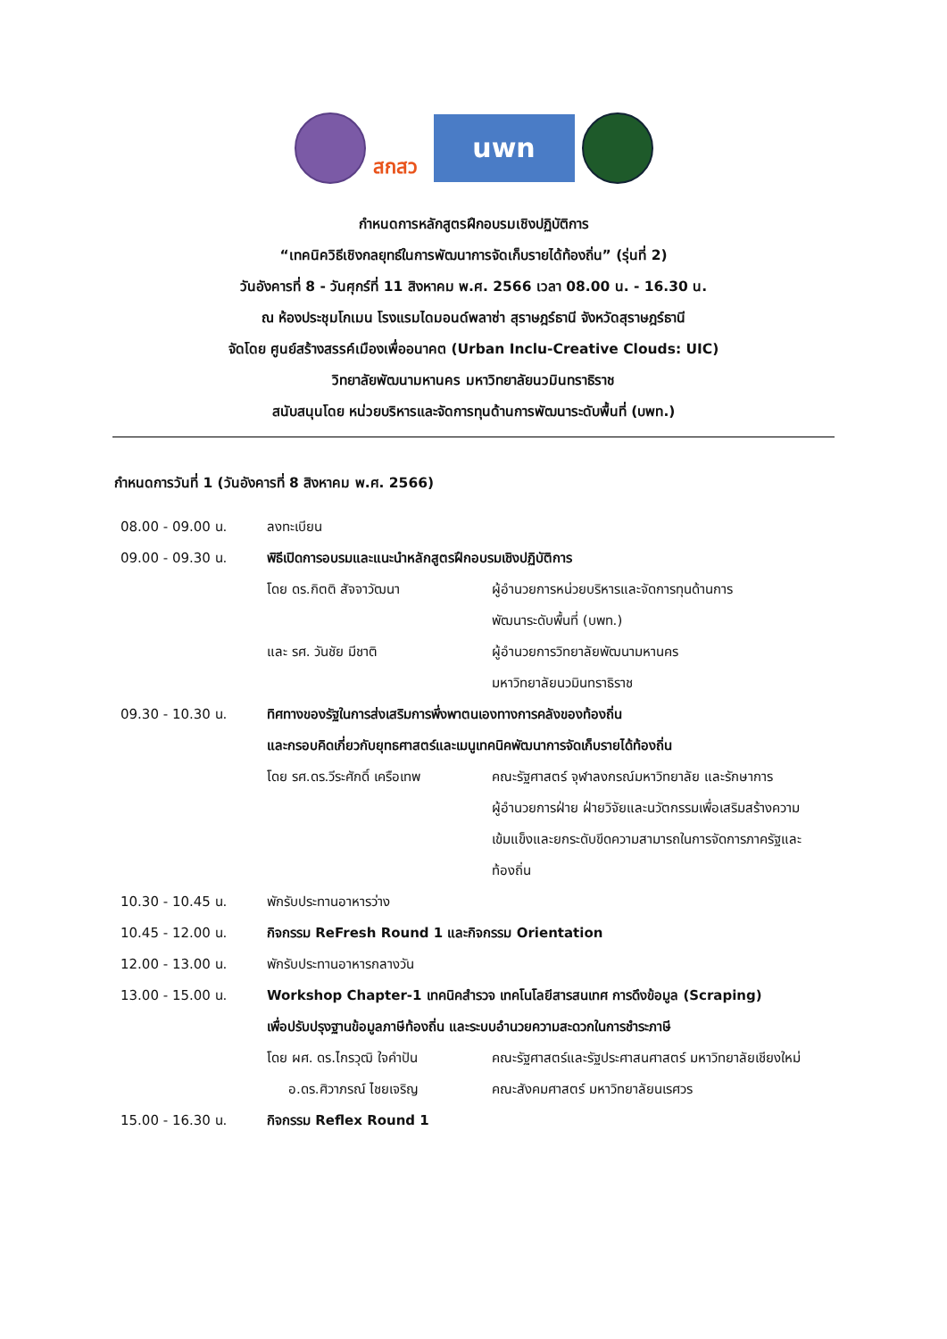สกสว
uwn
กำหนดการหลักสูตรฝึกอบรมเชิงปฏิบัติการ
“เทคนิควิธีเชิงกลยุทธ์ในการพัฒนาการจัดเก็บรายได้ท้องถิ่น” (รุ่นที่ 2)
วันอังคารที่ 8 - วันศุกร์ที่ 11 สิงหาคม พ.ศ. 2566 เวลา 08.00 น. - 16.30 น.
ณ ห้องประชุมโกเมน โรงแรมไดมอนด์พลาซ่า สุราษฎร์ธานี จังหวัดสุราษฎร์ธานี
จัดโดย ศูนย์สร้างสรรค์เมืองเพื่ออนาคต (Urban Inclu-Creative Clouds: UIC)
วิทยาลัยพัฒนามหานคร มหาวิทยาลัยนวมินทราธิราช
สนับสนุนโดย หน่วยบริหารและจัดการทุนด้านการพัฒนาระดับพื้นที่ (บพท.)
กำหนดการวันที่ 1 (วันอังคารที่ 8 สิงหาคม พ.ศ. 2566)
| 08.00 - 09.00 น. | ลงทะเบียน | |
| 09.00 - 09.30 น. | พิธีเปิดการอบรมและแนะนำหลักสูตรฝึกอบรมเชิงปฏิบัติการ | |
| | โดย ดร.กิตติ สัจจาวัฒนา | ผู้อำนวยการหน่วยบริหารและจัดการทุนด้านการ พัฒนาระดับพื้นที่ (บพท.) |
| | และ รศ. วันชัย มีชาติ | ผู้อำนวยการวิทยาลัยพัฒนามหานคร มหาวิทยาลัยนวมินทราธิราช |
| 09.30 - 10.30 น. | ทิศทางของรัฐในการส่งเสริมการพึ่งพาตนเองทางการคลังของท้องถิ่น และกรอบคิดเกี่ยวกับยุทธศาสตร์และเมนูเทคนิคพัฒนาการจัดเก็บรายได้ท้องถิ่น | |
| | โดย รศ.ดร.วีระศักดิ์ เครือเทพ | คณะรัฐศาสตร์ จุฬาลงกรณ์มหาวิทยาลัย และรักษาการ ผู้อำนวยการฝ่าย ฝ่ายวิจัยและนวัตกรรมเพื่อเสริมสร้างความ เข้มแข็งและยกระดับขีดความสามารถในการจัดการภาครัฐและ ท้องถิ่น |
| 10.30 - 10.45 น. | พักรับประทานอาหารว่าง | |
| 10.45 - 12.00 น. | กิจกรรม ReFresh Round 1 และกิจกรรม Orientation | |
| 12.00 - 13.00 น. | พักรับประทานอาหารกลางวัน | |
| 13.00 - 15.00 น. | Workshop Chapter-1 เทคนิคสำรวจ เทคโนโลยีสารสนเทศ การดึงข้อมูล (Scraping) เพื่อปรับปรุงฐานข้อมูลภาษีท้องถิ่น และระบบอำนวยความสะดวกในการชำระภาษี | |
| | โดย ผศ. ดร.ไกรวุฒิ ใจคำปัน | คณะรัฐศาสตร์และรัฐประศาสนศาสตร์ มหาวิทยาลัยเชียงใหม่ |
| | อ.ดร.ศิวาภรณ์ ไชยเจริญ | คณะสังคมศาสตร์ มหาวิทยาลัยนเรศวร |
| 15.00 - 16.30 น. | กิจกรรม Reflex Round 1 | |